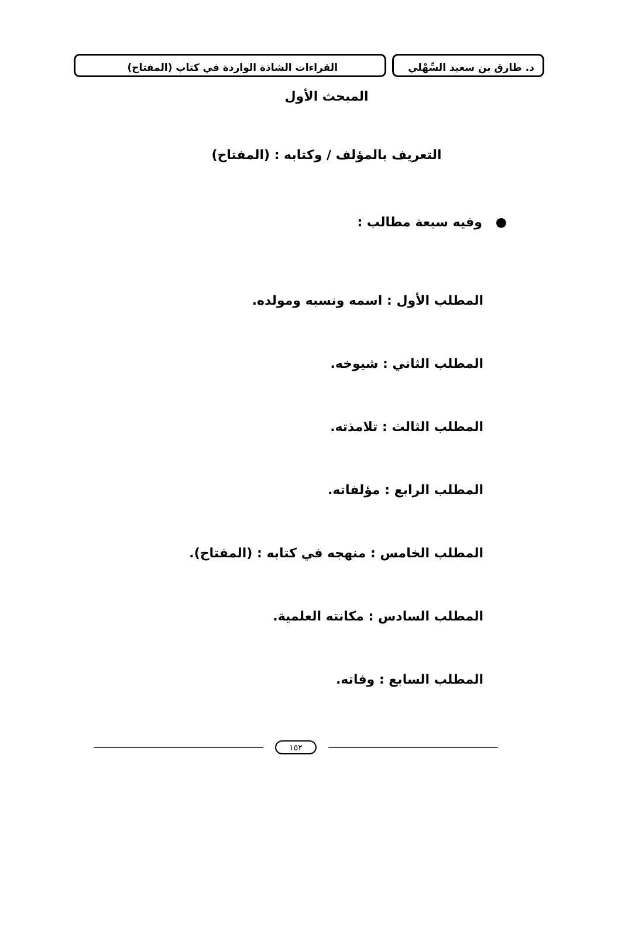د. طارق بن سعيد السِّهْلي القراءات الشاذة الواردة في كتاب (المفتاح)
المبحث الأول
التعريف بالمؤلف / وكتابه : (المفتاح)
● وفيه سبعة مطالب :
المطلب الأول : اسمه ونسبه ومولده.
المطلب الثاني : شيوخه.
المطلب الثالث : تلامذته.
المطلب الرابع : مؤلفاته.
المطلب الخامس : منهجه في كتابه : (المفتاح).
المطلب السادس : مكانته العلمية.
المطلب السابع : وفاته.
١٥٢